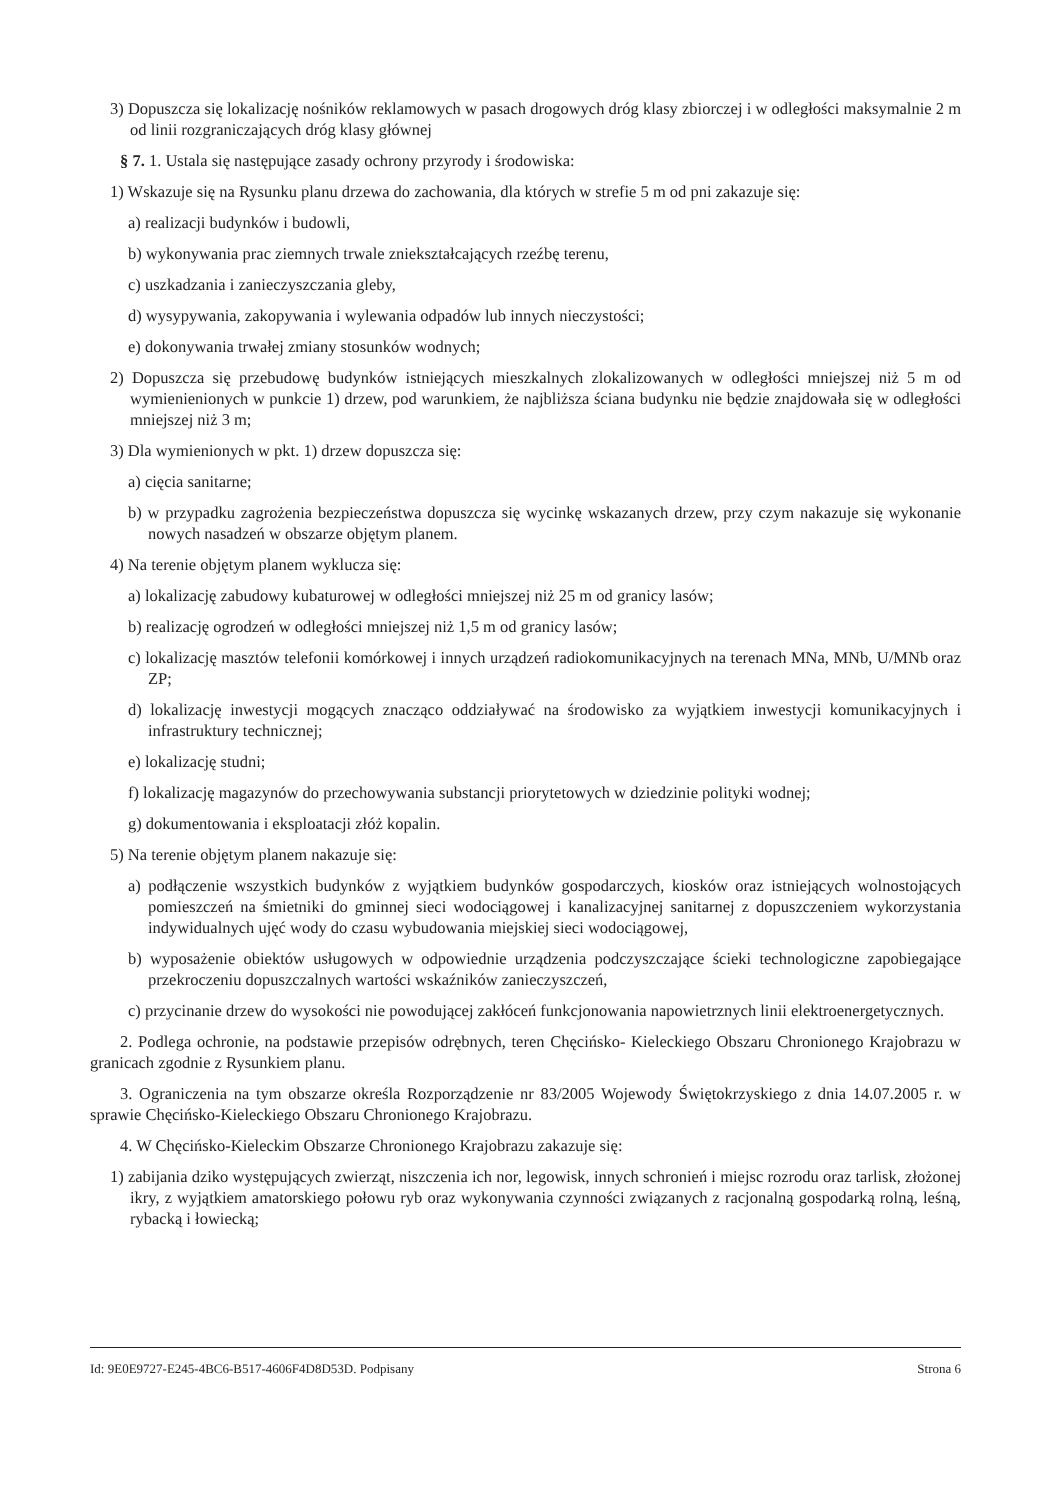3) Dopuszcza się lokalizację nośników reklamowych w pasach drogowych dróg klasy zbiorczej i w odległości maksymalnie 2 m od linii rozgraniczających dróg klasy głównej
§ 7. 1. Ustala się następujące zasady ochrony przyrody i środowiska:
1) Wskazuje się na Rysunku planu drzewa do zachowania, dla których w strefie 5 m od pni zakazuje się:
a) realizacji budynków i budowli,
b) wykonywania prac ziemnych trwale zniekształcających rzeźbę terenu,
c) uszkadzania i zanieczyszczania gleby,
d) wysypywania, zakopywania i wylewania odpadów lub innych nieczystości;
e) dokonywania trwałej zmiany stosunków wodnych;
2) Dopuszcza się przebudowę budynków istniejących mieszkalnych zlokalizowanych w odległości mniejszej niż 5 m od wymienienionych w punkcie 1) drzew, pod warunkiem, że najbliższa ściana budynku nie będzie znajdowała się w odległości mniejszej niż 3 m;
3) Dla wymienionych w pkt. 1) drzew dopuszcza się:
a) cięcia sanitarne;
b) w przypadku zagrożenia bezpieczeństwa dopuszcza się wycinkę wskazanych drzew, przy czym nakazuje się wykonanie nowych nasadzeń w obszarze objętym planem.
4) Na terenie objętym planem wyklucza się:
a) lokalizację zabudowy kubaturowej w odległości mniejszej niż 25 m od granicy lasów;
b) realizację ogrodzeń w odległości mniejszej niż 1,5 m od granicy lasów;
c) lokalizację masztów telefonii komórkowej i innych urządzeń radiokomunikacyjnych na terenach MNa, MNb, U/MNb oraz ZP;
d) lokalizację inwestycji mogących znacząco oddziaływać na środowisko za wyjątkiem inwestycji komunikacyjnych i infrastruktury technicznej;
e) lokalizację studni;
f) lokalizację magazynów do przechowywania substancji priorytetowych w dziedzinie polityki wodnej;
g) dokumentowania i eksploatacji złóż kopalin.
5) Na terenie objętym planem nakazuje się:
a) podłączenie wszystkich budynków z wyjątkiem budynków gospodarczych, kiosków oraz istniejących wolnostojących pomieszczeń na śmietniki do gminnej sieci wodociągowej i kanalizacyjnej sanitarnej z dopuszczeniem wykorzystania indywidualnych ujęć wody do czasu wybudowania miejskiej sieci wodociągowej,
b) wyposażenie obiektów usługowych w odpowiednie urządzenia podczyszczające ścieki technologiczne zapobiegające przekroczeniu dopuszczalnych wartości wskaźników zanieczyszczeń,
c) przycinanie drzew do wysokości nie powodującej zakłóceń funkcjonowania napowietrznych linii elektroenergetycznych.
2. Podlega ochronie, na podstawie przepisów odrębnych, teren Chęcińsko- Kieleckiego Obszaru Chronionego Krajobrazu w granicach zgodnie z Rysunkiem planu.
3. Ograniczenia na tym obszarze określa Rozporządzenie nr 83/2005 Wojewody Świętokrzyskiego z dnia 14.07.2005 r. w sprawie Chęcińsko-Kieleckiego Obszaru Chronionego Krajobrazu.
4. W Chęcińsko-Kieleckim Obszarze Chronionego Krajobrazu zakazuje się:
1) zabijania dziko występujących zwierząt, niszczenia ich nor, legowisk, innych schronień i miejsc rozrodu oraz tarlisk, złożonej ikry, z wyjątkiem amatorskiego połowu ryb oraz wykonywania czynności związanych z racjonalną gospodarką rolną, leśną, rybacką i łowiecką;
Id: 9E0E9727-E245-4BC6-B517-4606F4D8D53D. Podpisany Strona 6